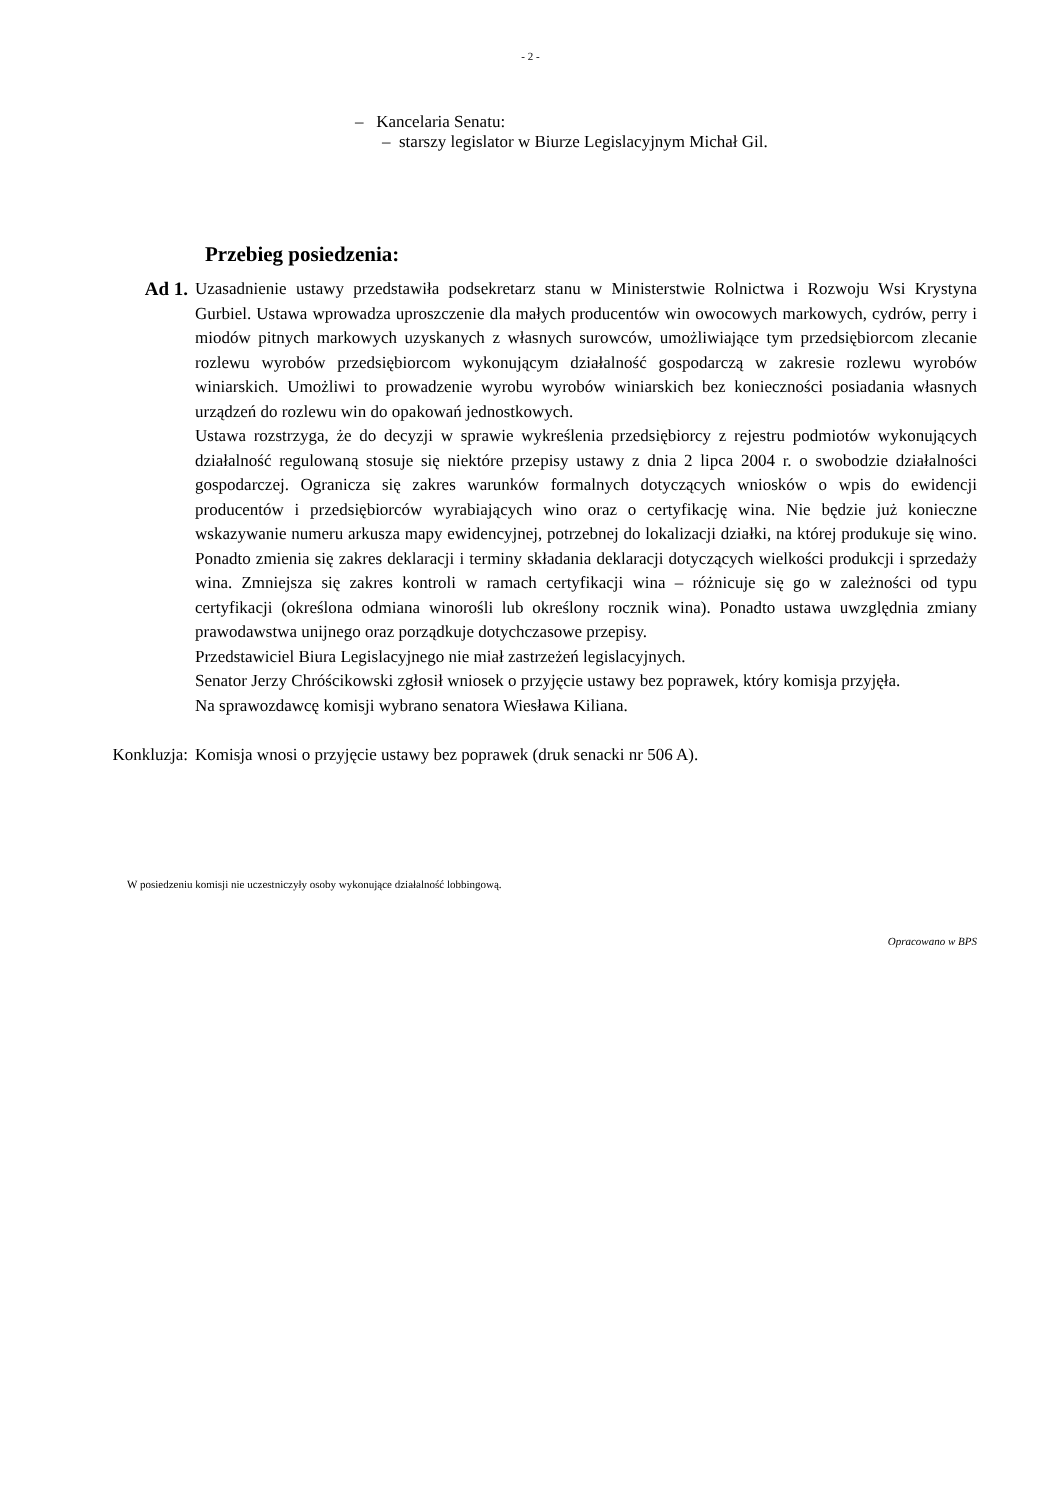- 2 -
– Kancelaria Senatu:
– starszy legislator w Biurze Legislacyjnym Michał Gil.
Przebieg posiedzenia:
Ad 1. Uzasadnienie ustawy przedstawiła podsekretarz stanu w Ministerstwie Rolnictwa i Rozwoju Wsi Krystyna Gurbiel. Ustawa wprowadza uproszczenie dla małych producentów win owocowych markowych, cydrów, perry i miodów pitnych markowych uzyskanych z własnych surowców, umożliwiające tym przedsiębiorcom zlecanie rozlewu wyrobów przedsiębiorcom wykonującym działalność gospodarczą w zakresie rozlewu wyrobów winiarskich. Umożliwi to prowadzenie wyrobu wyrobów winiarskich bez konieczności posiadania własnych urządzeń do rozlewu win do opakowań jednostkowych.
Ustawa rozstrzyga, że do decyzji w sprawie wykreślenia przedsiębiorcy z rejestru podmiotów wykonujących działalność regulowaną stosuje się niektóre przepisy ustawy z dnia 2 lipca 2004 r. o swobodzie działalności gospodarczej. Ogranicza się zakres warunków formalnych dotyczących wniosków o wpis do ewidencji producentów i przedsiębiorców wyrabiających wino oraz o certyfikację wina. Nie będzie już konieczne wskazywanie numeru arkusza mapy ewidencyjnej, potrzebnej do lokalizacji działki, na której produkuje się wino. Ponadto zmienia się zakres deklaracji i terminy składania deklaracji dotyczących wielkości produkcji i sprzedaży wina. Zmniejsza się zakres kontroli w ramach certyfikacji wina – różnicuje się go w zależności od typu certyfikacji (określona odmiana winorośli lub określony rocznik wina). Ponadto ustawa uwzględnia zmiany prawodawstwa unijnego oraz porządkuje dotychczasowe przepisy.
Przedstawiciel Biura Legislacyjnego nie miał zastrzeżeń legislacyjnych.
Senator Jerzy Chróścikowski zgłosił wniosek o przyjęcie ustawy bez poprawek, który komisja przyjęła.
Na sprawozdawcę komisji wybrano senatora Wiesława Kiliana.
Konkluzja: Komisja wnosi o przyjęcie ustawy bez poprawek (druk senacki nr 506 A).
W posiedzeniu komisji nie uczestniczyły osoby wykonujące działalność lobbingową.
Opracowano w BPS